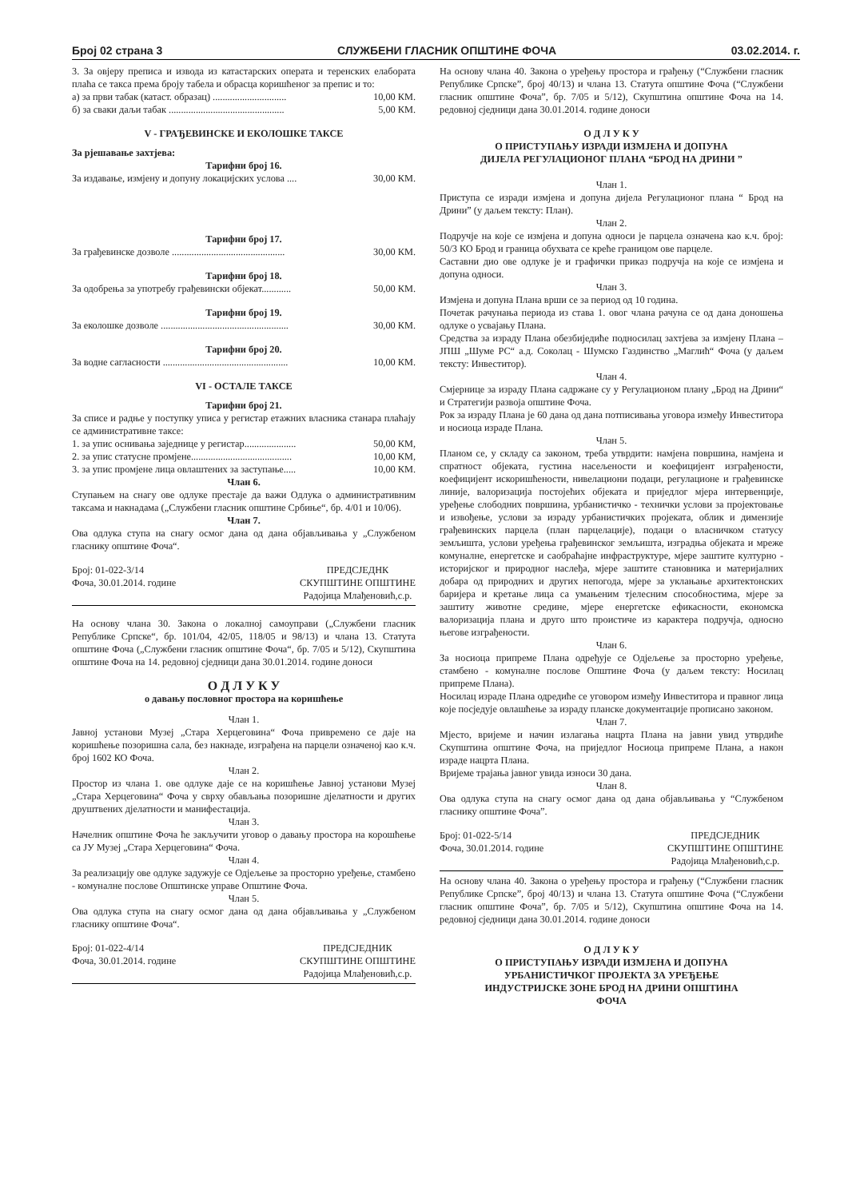Број 02 страна 3 СЛУЖБЕНИ ГЛАСНИК ОПШТИНЕ ФОЧА 03.02.2014. г.
3. За овјеру преписа и извода из катастарских операта и теренских елабората плаћа се такса према броју табела и обрасца коришћеног за препис и то:
а) за први табак (катаст. образац) .............................. 10,00 КМ.
б) за сваки даљи табак ............................................... 5,00 КМ.
V - ГРАЂЕВИНСКЕ И ЕКОЛОШКЕ ТАКСЕ
За рјешавање захтјева:
Тарифни број 16.
За издавање, измјену и допуну локацијских услова .... 30,00 КМ.
Тарифни број 17.
За грађевинске дозволе .............................................. 30,00 КМ.
Тарифни број 18.
За одобрења за употребу грађевински објекат............ 50,00 КМ.
Тарифни број 19.
За еколошке дозволе .................................................... 30,00 КМ.
Тарифни број 20.
За водне сагласности ................................................... 10,00 КМ.
VI - ОСТАЛЕ ТАКСЕ
Тарифни број 21.
За списе и радње у поступку уписа у регистар етажних власника станара плаћају се административне таксе:
1. за упис оснивања заједнице у регистар..................... 50,00 КМ,
2. за упис статусне промјене......................................... 10,00 КМ,
3. за упис промјене лица овлаштених за заступање..... 10,00 КМ.
Члан 6.
Ступањем на снагу ове одлуке престаје да важи Одлука о административним таксама и накнадама („Службени гласник општине Србиње“, бр. 4/01 и 10/06).
Члан 7.
Ова одлука ступа на снагу осмог дана од дана објављивања у „Службеном гласнику општине Фоча“.
Број: 01-022-3/14
Фоча, 30.01.2014. године
ПРЕДСЈЕДНК
СКУПШТИНЕ ОПШТИНЕ
Радојица Млађеновић,с.р.
На основу члана 30. Закона о локалној самоуправи („Службени гласник Републике Српске“, бр. 101/04, 42/05, 118/05 и 98/13) и члана 13. Статута општине Фоча („Службени гласник општине Фоча“, бр. 7/05 и 5/12), Скупштина општине Фоча на 14. редовној сједници дана 30.01.2014. године доноси
О Д Л У К У
о давању пословног простора на коришћење
Члан 1.
Јавној установи Музеј „Стара Херцеговина“ Фоча привремено се даје на коришћење позоришна сала, без накнаде, изграђена на парцели означеној као к.ч. број 1602 КО Фоча.
Члан 2.
Простор из члана 1. ове одлуке даје се на коришћење Јавној установи Музеј „Стара Херцеговина“ Фоча у сврху обављања позоришне дјелатности и других друштвених дјелатности и манифестација.
Члан 3.
Начелник општине Фоча ће закључити уговор о давању простора на корошћење са ЈУ Музеј „Стара Херцеговина“ Фоча.
Члан 4.
За реализацију ове одлуке задужује се Одјељење за просторно уређење, стамбено - комуналне послове Општинске управе Општине Фоча.
Члан 5.
Ова одлука ступа на снагу осмог дана од дана објављивања у „Службеном гласнику општине Фоча“.
Број: 01-022-4/14
Фоча, 30.01.2014. године
ПРЕДСЈЕДНИК
СКУПШТИНЕ ОПШТИНЕ
Радојица Млађеновић,с.р.
На основу члана 40. Закона о уређењу простора и грађењу (“Службени гласник Републике Српске”, број 40/13) и члана 13. Статута општине Фоча (“Службени гласник општине Фоча”, бр. 7/05 и 5/12), Скупштина општине Фоча на 14. редовној сједници дана 30.01.2014. године доноси
О Д Л У К У
О ПРИСТУПАЊУ ИЗРАДИ ИЗМЈЕНА И ДОПУНА
ДИЈЕЛА РЕГУЛАЦИОНОГ ПЛАНА “БРОД НА ДРИНИ ”
Члан 1.
Приступа се изради измјена и допуна дијела Регулационог плана “ Брод на Дрини” (у даљем тексту: План).
Члан 2.
Подручје на које се измјена и допуна односи је парцела означена као к.ч. број: 50/3 КО Брод и граница обухвата се креће границом ове парцеле.
Саставни дио ове одлуке је и графички приказ подручја на које се измјена и допуна односи.
Члан 3.
Измјена и допуна Плана врши се за период од 10 година.
Почетак рачунања периода из става 1. овог члана рачуна се од дана доношења одлуке о усвајању Плана.
Средства за израду Плана обезбиједиће подносилац захтјева за измјену Плана – ЈПШ „Шуме РС“ а.д. Соколац - Шумско Газдинство „Маглић“ Фоча (у даљем тексту: Инвеститор).
Члан 4.
Смјернице за израду Плана садржане су у Регулационом плану „Брод на Дрини“ и Стратегији развоја општине Фоча.
Рок за израду Плана је 60 дана од дана потписивања уговора између Инвеститора и носиоца израде Плана.
Члан 5.
Планом се, у складу са законом, треба утврдити: намјена површина, намјена и спратност објеката, густина насељености и коефицијент изграђености, коефицијент искоришћености, нивелациони подаци, регулационе и грађевинске линије, валоризација постојећих објеката и приједлог мјера интервенције, уређење слободних површина, урбанистичко - технички услови за пројектовање и извођење, услови за израду урбанистичких пројеката, облик и димензије грађевинских парцела (план парцелације), подаци о власничком статусу земљишта, услови уређења грађевинског земљишта, изградња објеката и мреже комуналне, енергетске и саобраћајне инфраструктуре, мјере заштите културно - историјског и природног наслеђа, мјере заштите становника и материјалних добара од природних и других непогода, мјере за уклањање архитектонских баријера и кретање лица са умањеним тјелесним способностима, мјере за заштиту животне средине, мјере енергетске ефикасности, економска валоризација плана и друго што проистиче из карактера подручја, односно његове изграђености.
Члан 6.
За носиоца припреме Плана одређује се Одјељење за просторно уређење, стамбено - комуналне послове Општине Фоча (у даљем тексту: Носилац припреме Плана).
Носилац израде Плана одредиће се уговором између Инвеститора и правног лица које посједује овлашћење за израду планске документације прописано законом.
Члан 7.
Мјесто, вријеме и начин излагања нацрта Плана на јавни увид утврдиће Скупштина општине Фоча, на приједлог Носиоца припреме Плана, а након израде нацрта Плана.
Вријеме трајања јавног увида износи 30 дана.
Члан 8.
Ова одлука ступа на снагу осмог дана од дана објављивања у “Службеном гласнику општине Фоча”.
Број: 01-022-5/14
Фоча, 30.01.2014. године
ПРЕДСЈЕДНИК
СКУПШТИНЕ ОПШТИНЕ
Радојица Млађеновић,с.р.
На основу члана 40. Закона о уређењу простора и грађењу (“Службени гласник Републике Српске”, број 40/13) и члана 13. Статута општине Фоча (“Службени гласник општине Фоча”, бр. 7/05 и 5/12), Скупштина општине Фоча на 14. редовној сједници дана 30.01.2014. године доноси
О Д Л У К У
О ПРИСТУПАЊУ ИЗРАДИ ИЗМЈЕНА И ДОПУНА
УРБАНИСТИЧКОГ ПРОЈЕКТА ЗА УРЕЂЕЊЕ
ИНДУСТРИЈСКЕ ЗОНЕ БРОД НА ДРИНИ ОПШТИНА
ФОЧА